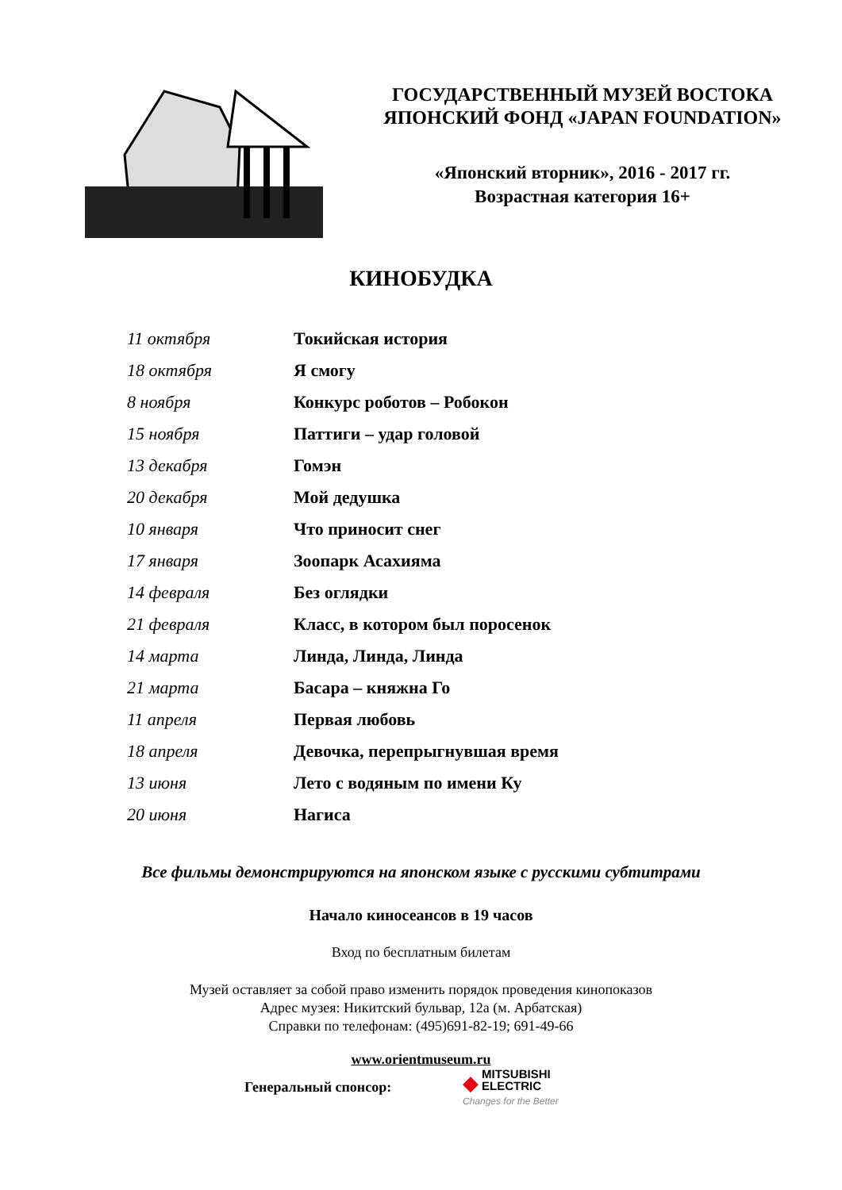ГОСУДАРСТВЕННЫЙ МУЗЕЙ ВОСТОКА
ЯПОНСКИЙ ФОНД «JAPAN FOUNDATION»
«Японский вторник», 2016 - 2017 гг.
Возрастная категория 16+
КИНОБУДКА
| 11 октября | Токийская история |
| 18 октября | Я смогу |
| 8 ноября | Конкурс роботов – Робокон |
| 15 ноября | Паттиги – удар головой |
| 13 декабря | Гомэн |
| 20 декабря | Мой дедушка |
| 10 января | Что приносит снег |
| 17 января | Зоопарк Асахияма |
| 14 февраля | Без оглядки |
| 21 февраля | Класс, в котором был поросенок |
| 14 марта | Линда, Линда, Линда |
| 21 марта | Басара – княжна Го |
| 11 апреля | Первая любовь |
| 18 апреля | Девочка, перепрыгнувшая время |
| 13 июня | Лето с водяным по имени Ку |
| 20 июня | Нагиса |
Все фильмы демонстрируются на японском языке с русскими субтитрами
Начало киносеансов в 19 часов
Вход по бесплатным билетам
Музей оставляет за собой право изменить порядок проведения кинопоказов
Адрес музея: Никитский бульвар, 12а (м. Арбатская)
Справки по телефонам: (495)691-82-19; 691-49-66
www.orientmuseum.ru
Генеральный спонсор:
◆ MITSUBISHI
ELECTRIC
Changes for the Better